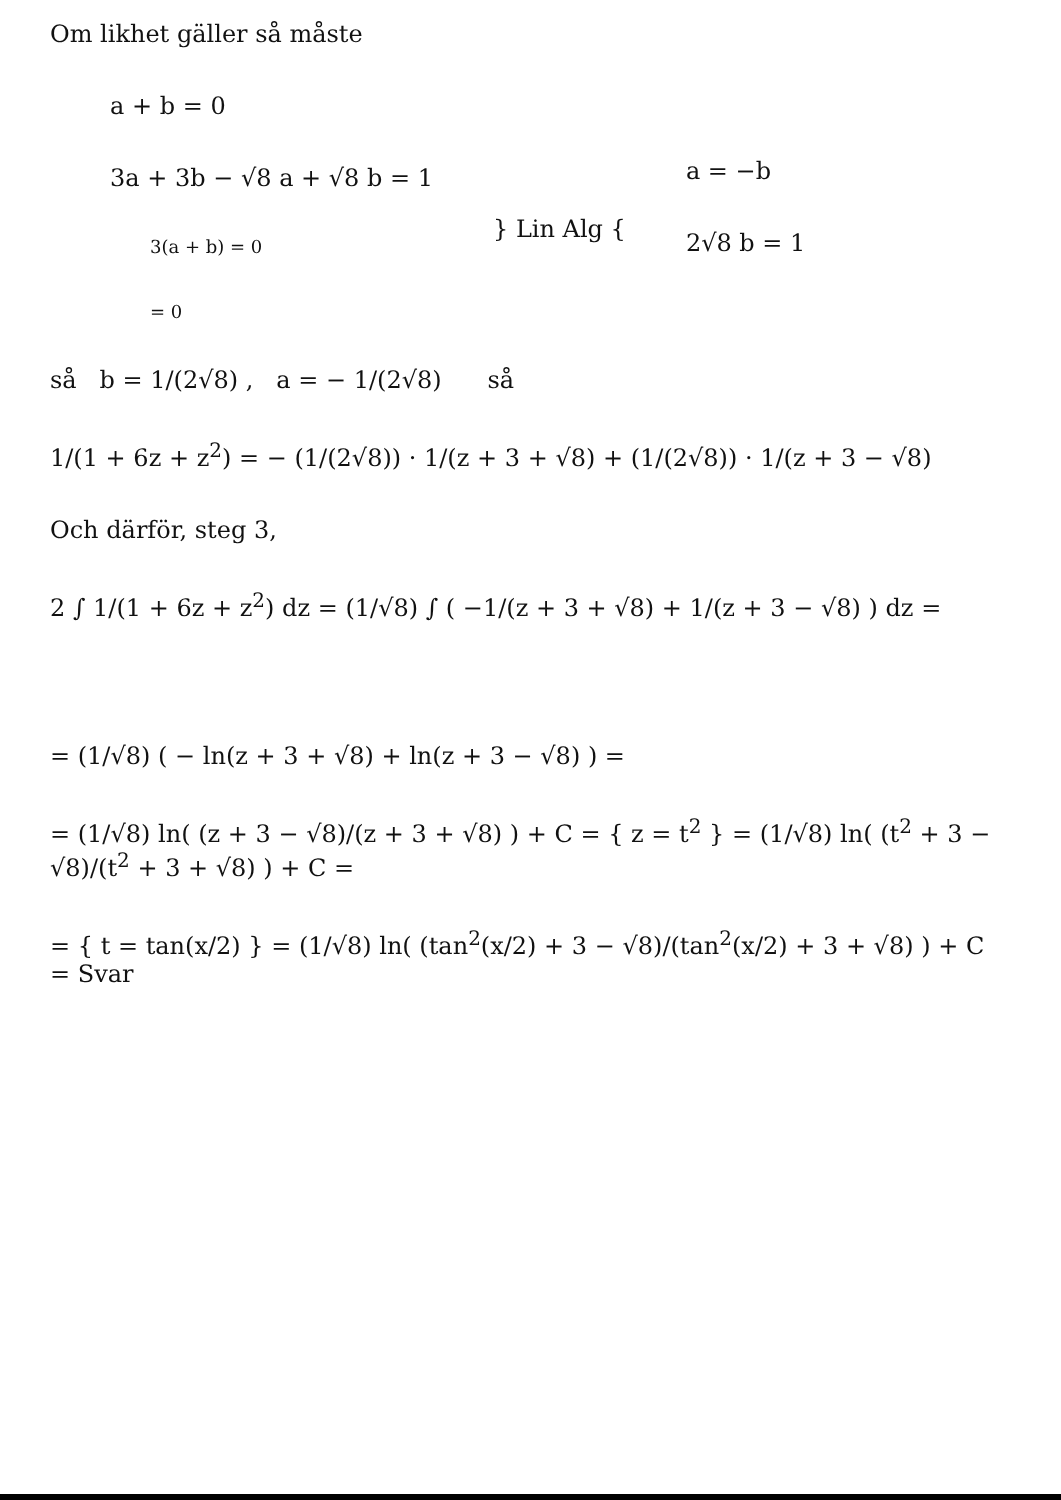Om likhet gäller så måste
a + b = 0
3a + 3b − √8 a + √8 b = 1
3(a + b) = 0
= 0
} Lin Alg {
a = −b
2√8 b = 1
så b = 1/(2√8) , a = − 1/(2√8) så
1/(1 + 6z + z<sup>2</sup>) = − (1/(2√8)) · 1/(z + 3 + √8) + (1/(2√8)) · 1/(z + 3 − √8)
Och därför, steg 3,
2 ∫ 1/(1 + 6z + z<sup>2</sup>) dz = (1/√8) ∫ ( −1/(z + 3 + √8) + 1/(z + 3 − √8) ) dz =
= (1/√8) ( − ln(z + 3 + √8) + ln(z + 3 − √8) ) =
= (1/√8) ln( (z + 3 − √8)/(z + 3 + √8) ) + C = { z = t<sup>2</sup> } = (1/√8) ln( (t<sup>2</sup> + 3 − √8)/(t<sup>2</sup> + 3 + √8) ) + C =
= { t = tan(x/2) } = (1/√8) ln( (tan<sup>2</sup>(x/2) + 3 − √8)/(tan<sup>2</sup>(x/2) + 3 + √8) ) + C = Svar